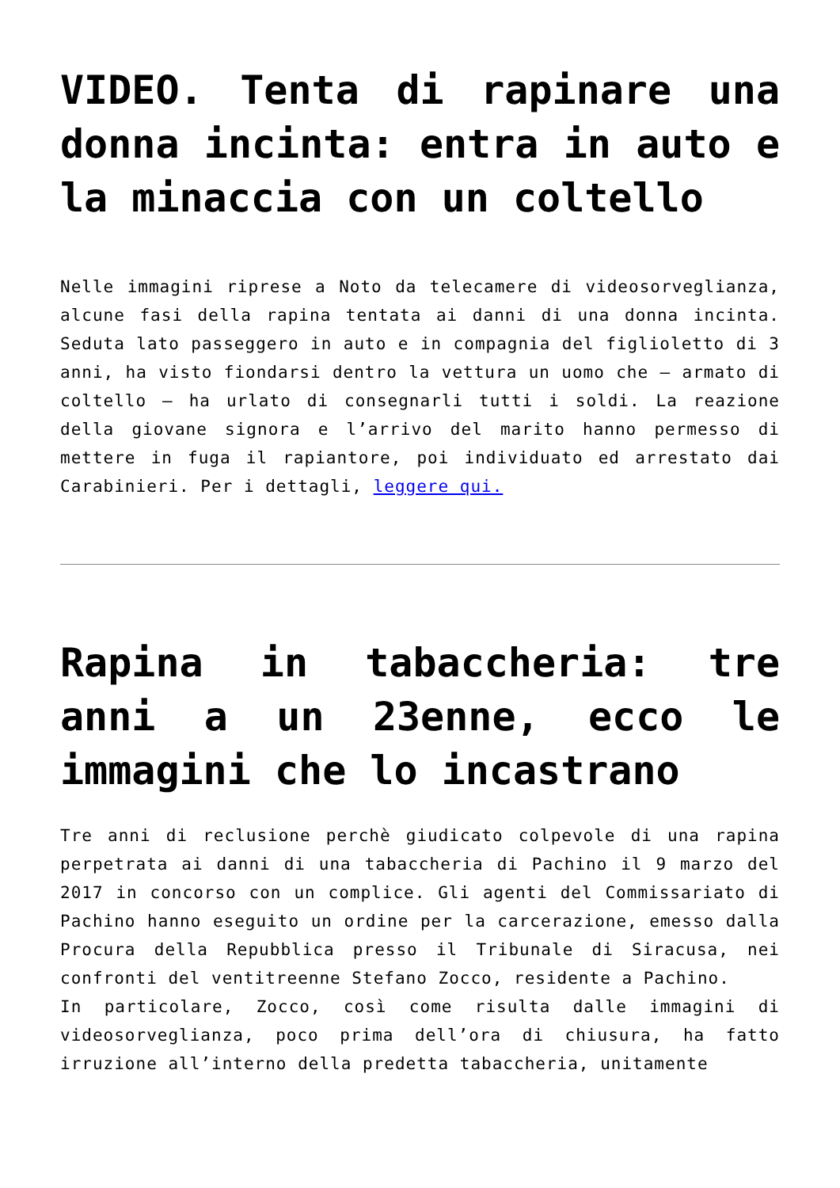VIDEO. Tenta di rapinare una donna incinta: entra in auto e la minaccia con un coltello
Nelle immagini riprese a Noto da telecamere di videosorveglianza, alcune fasi della rapina tentata ai danni di una donna incinta. Seduta lato passeggero in auto e in compagnia del figlioletto di 3 anni, ha visto fiondarsi dentro la vettura un uomo che – armato di coltello – ha urlato di consegnarli tutti i soldi. La reazione della giovane signora e l’arrivo del marito hanno permesso di mettere in fuga il rapiantore, poi individuato ed arrestato dai Carabinieri. Per i dettagli, leggere qui.
Rapina in tabaccheria: tre anni a un 23enne, ecco le immagini che lo incastrano
Tre anni di reclusione perchè giudicato colpevole di una rapina perpetrata ai danni di una tabaccheria di Pachino il 9 marzo del 2017 in concorso con un complice. Gli agenti del Commissariato di Pachino hanno eseguito un ordine per la carcerazione, emesso dalla Procura della Repubblica presso il Tribunale di Siracusa, nei confronti del ventitreenne Stefano Zocco, residente a Pachino.
In particolare, Zocco, così come risulta dalle immagini di videosorveglianza, poco prima dell’ora di chiusura, ha fatto irruzione all’interno della predetta tabaccheria, unitamente